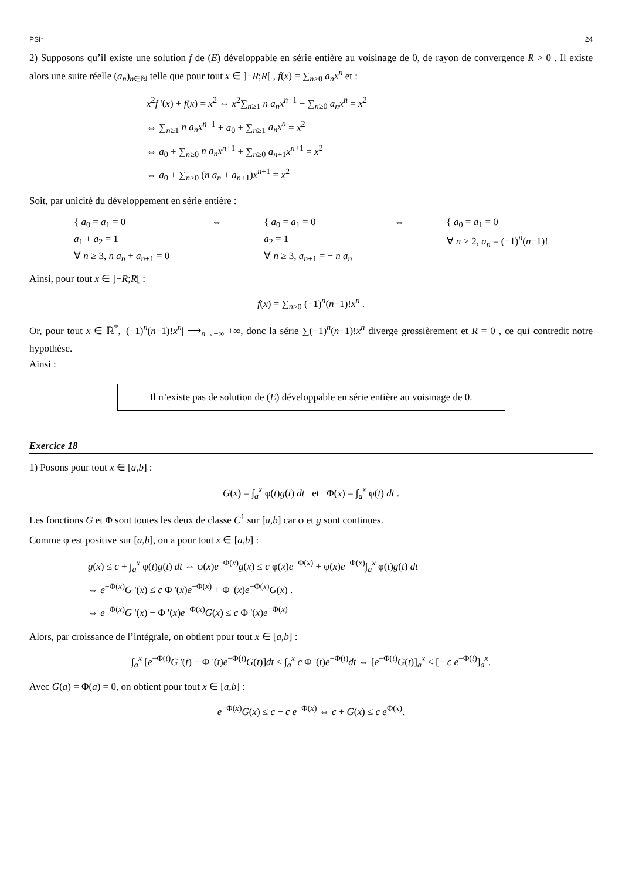PSI* 24
2) Supposons qu’il existe une solution f de (E) développable en série entière au voisinage de 0, de rayon de convergence R > 0 . Il existe alors une suite réelle (a<sub>n</sub>)<sub>n∈ℕ</sub> telle que pour tout x ∈ ]−R;R[ , f(x) = ∑<sub>n≥0</sub> a<sub>n</sub>x<sup>n</sup> et :
x<sup>2</sup>f '(x) + f(x) = x<sup>2</sup> ⇔ x<sup>2</sup>∑<sub>n≥1</sub> n a<sub>n</sub>x<sup>n−1</sup> + ∑<sub>n≥0</sub> a<sub>n</sub>x<sup>n</sup> = x<sup>2</sup>
⇔ ∑<sub>n≥1</sub> n a<sub>n</sub>x<sup>n+1</sup> + a<sub>0</sub> + ∑<sub>n≥1</sub> a<sub>n</sub>x<sup>n</sup> = x<sup>2</sup>
⇔ a<sub>0</sub> + ∑<sub>n≥0</sub> n a<sub>n</sub>x<sup>n+1</sup> + ∑<sub>n≥0</sub> a<sub>n+1</sub>x<sup>n+1</sup> = x<sup>2</sup>
⇔ a<sub>0</sub> + ∑<sub>n≥0</sub> (n a<sub>n</sub> + a<sub>n+1</sub>)x<sup>n+1</sup> = x<sup>2</sup>
Soit, par unicité du développement en série entière :
{ a<sub>0</sub> = a<sub>1</sub> = 0
a<sub>1</sub> + a<sub>2</sub> = 1
∀ n ≥ 3, n a<sub>n</sub> + a<sub>n+1</sub> = 0
⇔ { a<sub>0</sub> = a<sub>1</sub> = 0
a<sub>2</sub> = 1
∀ n ≥ 3, a<sub>n+1</sub> = − n a<sub>n</sub>
⇔ { a<sub>0</sub> = a<sub>1</sub> = 0
∀ n ≥ 2, a<sub>n</sub> = (−1)<sup>n</sup>(n−1)!
Ainsi, pour tout x ∈ ]−R;R[ :
f(x) = ∑<sub>n≥0</sub> (−1)<sup>n</sup>(n−1)!x<sup>n</sup> .
Or, pour tout x ∈ ℝ<sup>*</sup>, |(−1)<sup>n</sup>(n−1)!x<sup>n</sup>| ⟶<sub>n→+∞</sub> +∞, donc la série ∑(−1)<sup>n</sup>(n−1)!x<sup>n</sup> diverge grossièrement et R = 0 , ce qui contredit notre hypothèse.
Ainsi :
Il n’existe pas de solution de (E) développable en série entière au voisinage de 0.
Exercice 18
1) Posons pour tout x ∈ [a,b] :
G(x) = ∫<sub>a</sub><sup>x</sup> φ(t)g(t) dt et Φ(x) = ∫<sub>a</sub><sup>x</sup> φ(t) dt .
Les fonctions G et Φ sont toutes les deux de classe C<sup>1</sup> sur [a,b] car φ et g sont continues.
Comme φ est positive sur [a,b], on a pour tout x ∈ [a,b] :
g(x) ≤ c + ∫<sub>a</sub><sup>x</sup> φ(t)g(t) dt ⇔ φ(x)e<sup>−Φ(x)</sup>g(x) ≤ c φ(x)e<sup>−Φ(x)</sup> + φ(x)e<sup>−Φ(x)</sup>∫<sub>a</sub><sup>x</sup> φ(t)g(t) dt
⇔ e<sup>−Φ(x)</sup>G '(x) ≤ c Φ '(x)e<sup>−Φ(x)</sup> + Φ '(x)e<sup>−Φ(x)</sup>G(x) .
⇔ e<sup>−Φ(x)</sup>G '(x) − Φ '(x)e<sup>−Φ(x)</sup>G(x) ≤ c Φ '(x)e<sup>−Φ(x)</sup>
Alors, par croissance de l’intégrale, on obtient pour tout x ∈ [a,b] :
∫<sub>a</sub><sup>x</sup> [e<sup>−Φ(t)</sup>G '(t) − Φ '(t)e<sup>−Φ(t)</sup>G(t)]dt ≤ ∫<sub>a</sub><sup>x</sup> c Φ '(t)e<sup>−Φ(t)</sup>dt ⇔ [e<sup>−Φ(t)</sup>G(t)]<sub>a</sub><sup>x</sup> ≤ [− c e<sup>−Φ(t)</sup>]<sub>a</sub><sup>x</sup>.
Avec G(a) = Φ(a) = 0, on obtient pour tout x ∈ [a,b] :
e<sup>−Φ(x)</sup>G(x) ≤ c − c e<sup>−Φ(x)</sup> ⇔ c + G(x) ≤ c e<sup>Φ(x)</sup>.